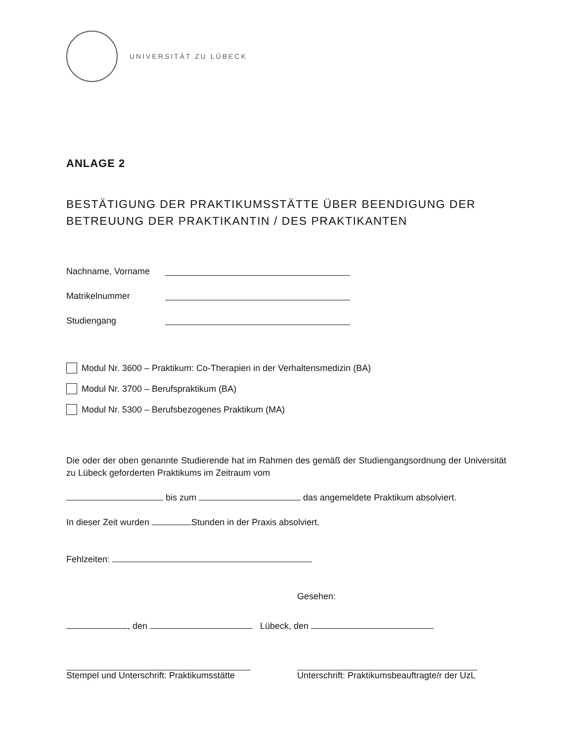UNIVERSITÄT ZU LÜBECK
ANLAGE 2
BESTÄTIGUNG DER PRAKTIKUMSSTÄTTE ÜBER BEENDIGUNG DER BETREUUNG DER PRAKTIKANTIN / DES PRAKTIKANTEN
Nachname, Vorname
Matrikelnummer
Studiengang
Modul Nr. 3600 – Praktikum: Co-Therapien in der Verhaltensmedizin (BA)
Modul Nr. 3700 – Berufspraktikum (BA)
Modul Nr. 5300 – Berufsbezogenes Praktikum (MA)
Die oder der oben genannte Studierende hat im Rahmen des gemäß der Studiengangsordnung der Universität zu Lübeck geforderten Praktikums im Zeitraum vom
bis zum das angemeldete Praktikum absolviert.
In dieser Zeit wurden Stunden in der Praxis absolviert.
Fehlzeiten:
Gesehen:
, den Lübeck, den
Stempel und Unterschrift: Praktikumsstätte Unterschrift: Praktikumsbeauftragte/r der UzL